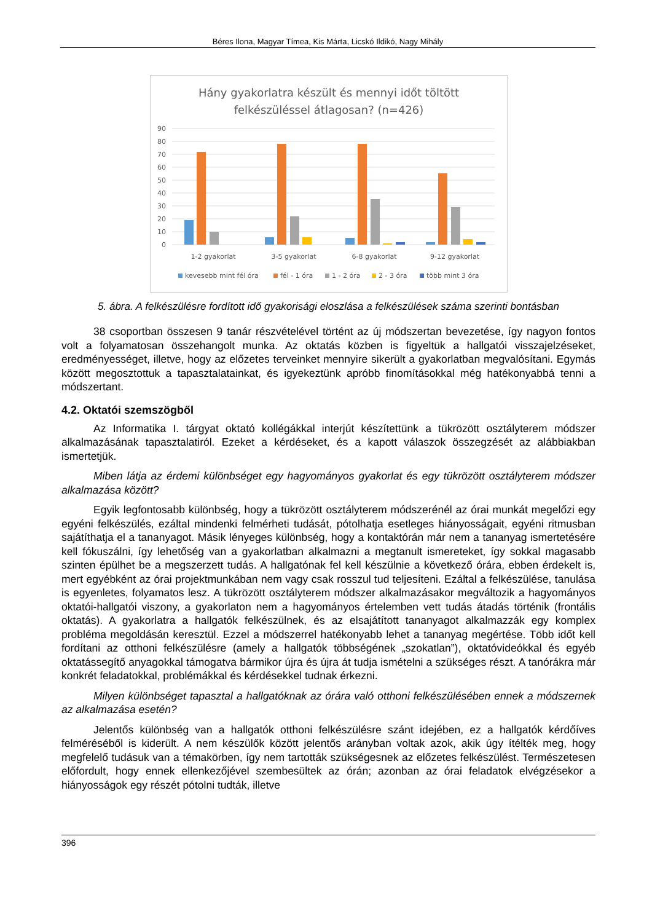Béres Ilona, Magyar Tímea, Kis Márta, Licskó Ildikó, Nagy Mihály
Hány gyakorlatra készült és mennyi időt töltött
felkészüléssel átlagosan? (n=426)
90
80
70
60
50
40
30
20
10
0
1-2 gyakorlat
3-5 gyakorlat
6-8 gyakorlat
9-12 gyakorlat
kevesebb mint fél óra
fél - 1 óra
1 - 2 óra
2 - 3 óra
több mint 3 óra
5. ábra. A felkészülésre fordított idő gyakorisági eloszlása a felkészülések száma szerinti bontásban
38 csoportban összesen 9 tanár részvételével történt az új módszertan bevezetése, így nagyon fontos volt a folyamatosan összehangolt munka. Az oktatás közben is figyeltük a hallgatói visszajelzéseket, eredményességet, illetve, hogy az előzetes terveinket mennyire sikerült a gyakorlatban megvalósítani. Egymás között megosztottuk a tapasztalatainkat, és igyekeztünk apróbb finomításokkal még hatékonyabbá tenni a módszertant.
4.2. Oktatói szemszögből
Az Informatika I. tárgyat oktató kollégákkal interjút készítettünk a tükrözött osztályterem módszer alkalmazásának tapasztalatiról. Ezeket a kérdéseket, és a kapott válaszok összegzését az alábbiakban ismertetjük.
Miben látja az érdemi különbséget egy hagyományos gyakorlat és egy tükrözött osztályterem módszer alkalmazása között?
Egyik legfontosabb különbség, hogy a tükrözött osztályterem módszerénél az órai munkát megelőzi egy egyéni felkészülés, ezáltal mindenki felmérheti tudását, pótolhatja esetleges hiányosságait, egyéni ritmusban sajátíthatja el a tananyagot. Másik lényeges különbség, hogy a kontaktórán már nem a tananyag ismertetésére kell fókuszálni, így lehetőség van a gyakorlatban alkalmazni a megtanult ismereteket, így sokkal magasabb szinten épülhet be a megszerzett tudás. A hallgatónak fel kell készülnie a következő órára, ebben érdekelt is, mert egyébként az órai projektmunkában nem vagy csak rosszul tud teljesíteni. Ezáltal a felkészülése, tanulása is egyenletes, folyamatos lesz. A tükrözött osztályterem módszer alkalmazásakor megváltozik a hagyományos oktatói-hallgatói viszony, a gyakorlaton nem a hagyományos értelemben vett tudás átadás történik (frontális oktatás). A gyakorlatra a hallgatók felkészülnek, és az elsajátított tananyagot alkalmazzák egy komplex probléma megoldásán keresztül. Ezzel a módszerrel hatékonyabb lehet a tananyag megértése. Több időt kell fordítani az otthoni felkészülésre (amely a hallgatók többségének „szokatlan”), oktatóvideókkal és egyéb oktatássegítő anyagokkal támogatva bármikor újra és újra át tudja ismételni a szükséges részt. A tanórákra már konkrét feladatokkal, problémákkal és kérdésekkel tudnak érkezni.
Milyen különbséget tapasztal a hallgatóknak az órára való otthoni felkészülésében ennek a módszernek az alkalmazása esetén?
Jelentős különbség van a hallgatók otthoni felkészülésre szánt idejében, ez a hallgatók kérdőíves felméréséből is kiderült. A nem készülők között jelentős arányban voltak azok, akik úgy ítélték meg, hogy megfelelő tudásuk van a témakörben, így nem tartották szükségesnek az előzetes felkészülést. Természetesen előfordult, hogy ennek ellenkezőjével szembesültek az órán; azonban az órai feladatok elvégzésekor a hiányosságok egy részét pótolni tudták, illetve
396